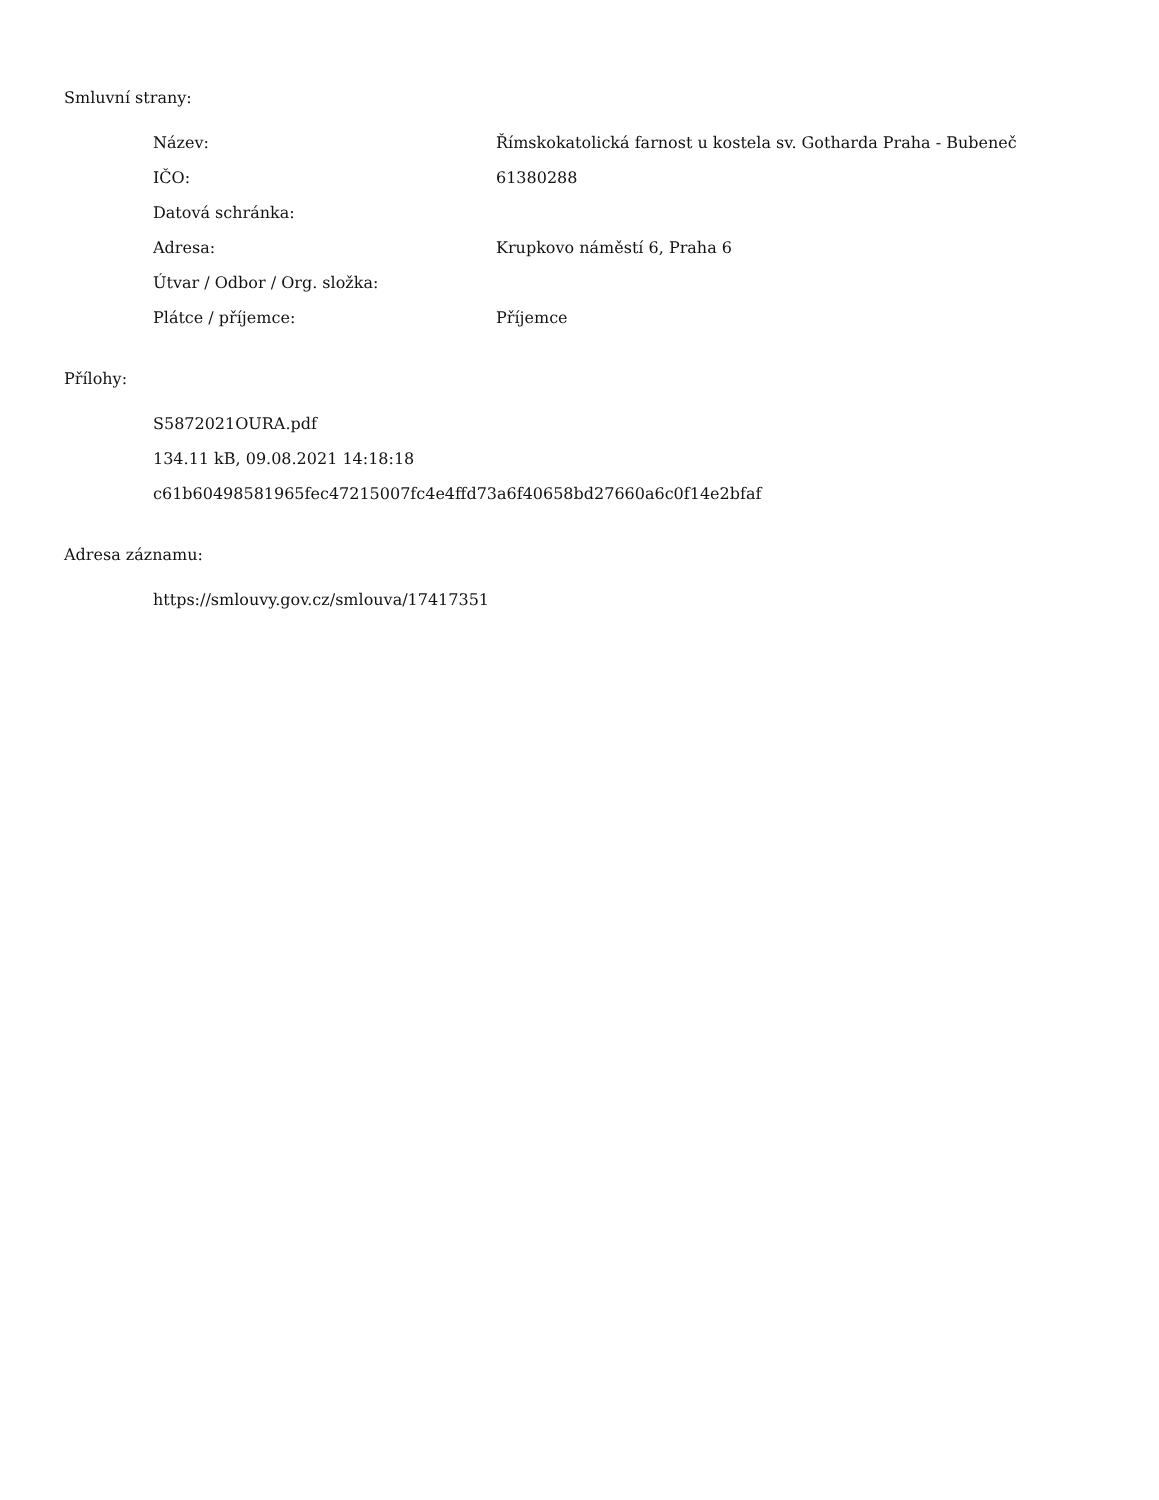Smluvní strany:
| Název: | Římskokatolická farnost u kostela sv. Gotharda Praha - Bubeneč |
| IČO: | 61380288 |
| Datová schránka: | |
| Adresa: | Krupkovo náměstí 6, Praha 6 |
| Útvar / Odbor / Org. složka: | |
| Plátce / příjemce: | Příjemce |
Přílohy:
S5872021OURA.pdf
134.11 kB, 09.08.2021 14:18:18
c61b60498581965fec47215007fc4e4ffd73a6f40658bd27660a6c0f14e2bfaf
Adresa záznamu:
https://smlouvy.gov.cz/smlouva/17417351